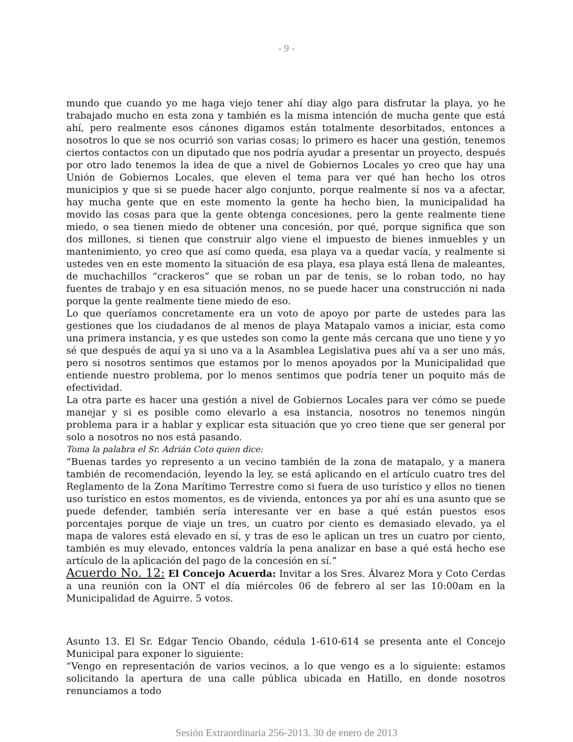- 9 -
mundo que cuando yo me haga viejo tener ahí diay algo para disfrutar la playa, yo he trabajado mucho en esta zona y también es la misma intención de mucha gente que está ahí, pero realmente esos cánones digamos están totalmente desorbitados, entonces a nosotros lo que se nos ocurrió son varias cosas; lo primero es hacer una gestión, tenemos ciertos contactos con un diputado que nos podría ayudar a presentar un proyecto, después por otro lado tenemos la idea de que a nivel de Gobiernos Locales yo creo que hay una Unión de Gobiernos Locales, que eleven el tema para ver qué han hecho los otros municipios y que si se puede hacer algo conjunto, porque realmente sí nos va a afectar, hay mucha gente que en este momento la gente ha hecho bien, la municipalidad ha movido las cosas para que la gente obtenga concesiones, pero la gente realmente tiene miedo, o sea tienen miedo de obtener una concesión, por qué, porque significa que son dos millones, si tienen que construir algo viene el impuesto de bienes inmuebles y un mantenimiento, yo creo que así como queda, esa playa va a quedar vacía, y realmente si ustedes ven en este momento la situación de esa playa, esa playa está llena de maleantes, de muchachillos “crackeros” que se roban un par de tenis, se lo roban todo, no hay fuentes de trabajo y en esa situación menos, no se puede hacer una construcción ni nada porque la gente realmente tiene miedo de eso.
Lo que queríamos concretamente era un voto de apoyo por parte de ustedes para las gestiones que los ciudadanos de al menos de playa Matapalo vamos a iniciar, esta como una primera instancia, y es que ustedes son como la gente más cercana que uno tiene y yo sé que después de aquí ya si uno va a la Asamblea Legislativa pues ahí va a ser uno más, pero si nosotros sentimos que estamos por lo menos apoyados por la Municipalidad que entiende nuestro problema, por lo menos sentimos que podría tener un poquito más de efectividad.
La otra parte es hacer una gestión a nivel de Gobiernos Locales para ver cómo se puede manejar y si es posible como elevarlo a esa instancia, nosotros no tenemos ningún problema para ir a hablar y explicar esta situación que yo creo tiene que ser general por solo a nosotros no nos está pasando.
Toma la palabra el Sr. Adrián Coto quien dice:
“Buenas tardes yo represento a un vecino también de la zona de matapalo, y a manera también de recomendación, leyendo la ley, se está aplicando en el artículo cuatro tres del Reglamento de la Zona Marítimo Terrestre como si fuera de uso turístico y ellos no tienen uso turístico en estos momentos, es de vivienda, entonces ya por ahí es una asunto que se puede defender, también sería interesante ver en base a qué están puestos esos porcentajes porque de viaje un tres, un cuatro por ciento es demasiado elevado, ya el mapa de valores está elevado en sí, y tras de eso le aplican un tres un cuatro por ciento, también es muy elevado, entonces valdría la pena analizar en base a qué está hecho ese artículo de la aplicación del pago de la concesión en sí.”
Acuerdo No. 12: El Concejo Acuerda: Invitar a los Sres. Álvarez Mora y Coto Cerdas a una reunión con la ONT el día miércoles 06 de febrero al ser las 10:00am en la Municipalidad de Aguirre. 5 votos.
Asunto 13. El Sr. Edgar Tencio Obando, cédula 1-610-614 se presenta ante el Concejo Municipal para exponer lo siguiente:
“Vengo en representación de varios vecinos, a lo que vengo es a lo siguiente: estamos solicitando la apertura de una calle pública ubicada en Hatillo, en donde nosotros renunciamos a todo
Sesión Extraordinaria 256-2013. 30 de enero de 2013